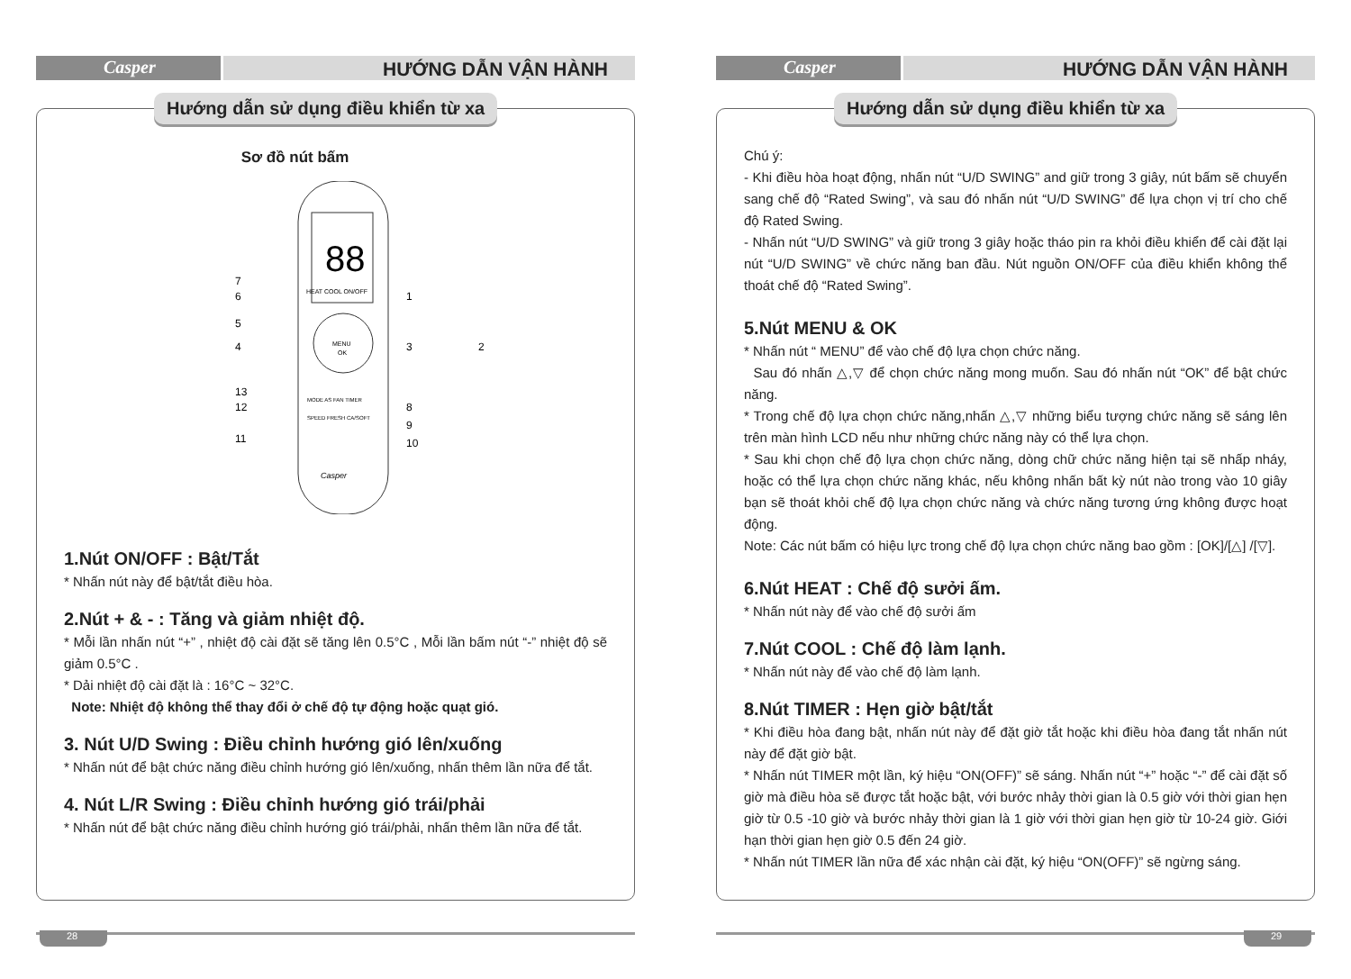Casper
HƯỚNG DẪN VẬN HÀNH
Hướng dẫn sử dụng điều khiển từ xa
Sơ đồ nút bấm
88
MENU
OK
HEAT COOL ON/OFF
MODE AS FAN TIMER
SPEED FRESH CA/SOFT
Casper
7
6
5
4
13
12
11
1
3
2
8
9
10
1.Nút ON/OFF : Bật/Tắt
* Nhấn nút này để bật/tắt điều hòa.
2.Nút + & - : Tăng và giảm nhiệt độ.
* Mỗi lần nhấn nút “+” , nhiệt độ cài đặt sẽ tăng lên 0.5°C , Mỗi lần bấm nút “-” nhiệt độ sẽ giảm 0.5°C .
* Dải nhiệt độ cài đặt là : 16°C ~ 32°C.
Note: Nhiệt độ không thể thay đổi ở chế độ tự động hoặc quạt gió.
3. Nút U/D Swing : Điều chỉnh hướng gió lên/xuống
* Nhấn nút để bật chức năng điều chỉnh hướng gió lên/xuống, nhấn thêm lần nữa để tắt.
4. Nút L/R Swing : Điều chỉnh hướng gió trái/phải
* Nhấn nút để bật chức năng điều chỉnh hướng gió trái/phải, nhấn thêm lần nữa để tắt.
28
Casper
HƯỚNG DẪN VẬN HÀNH
Hướng dẫn sử dụng điều khiển từ xa
Chú ý:
- Khi điều hòa hoạt động, nhấn nút “U/D SWING” and giữ trong 3 giây, nút bấm sẽ chuyển sang chế độ “Rated Swing”, và sau đó nhấn nút “U/D SWING” để lựa chọn vị trí cho chế độ Rated Swing.
- Nhấn nút “U/D SWING” và giữ trong 3 giây hoặc tháo pin ra khỏi điều khiển để cài đặt lại nút “U/D SWING” về chức năng ban đầu. Nút nguồn ON/OFF của điều khiển không thể thoát chế độ “Rated Swing”.
5.Nút MENU & OK
* Nhấn nút “ MENU” để vào chế độ lựa chọn chức năng.
Sau đó nhấn △,▽ để chọn chức năng mong muốn. Sau đó nhấn nút “OK” để bật chức năng.
* Trong chế độ lựa chọn chức năng,nhấn △,▽ những biểu tượng chức năng sẽ sáng lên trên màn hình LCD nếu như những chức năng này có thể lựa chọn.
* Sau khi chọn chế độ lựa chọn chức năng, dòng chữ chức năng hiện tại sẽ nhấp nháy, hoặc có thể lựa chọn chức năng khác, nếu không nhấn bất kỳ nút nào trong vào 10 giây bạn sẽ thoát khỏi chế độ lựa chọn chức năng và chức năng tương ứng không được hoạt động.
Note: Các nút bấm có hiệu lực trong chế độ lựa chọn chức năng bao gồm : [OK]/[△] /[▽].
6.Nút HEAT : Chế độ sưởi ấm.
* Nhấn nút này để vào chế độ sưởi ấm
7.Nút COOL : Chế độ làm lạnh.
* Nhấn nút này để vào chế độ làm lạnh.
8.Nút TIMER : Hẹn giờ bật/tắt
* Khi điều hòa đang bật, nhấn nút này để đặt giờ tắt hoặc khi điều hòa đang tắt nhấn nút này để đặt giờ bật.
* Nhấn nút TIMER một lần, ký hiệu “ON(OFF)” sẽ sáng. Nhấn nút “+” hoặc “-” để cài đặt số giờ mà điều hòa sẽ được tắt hoặc bật, với bước nhảy thời gian là 0.5 giờ với thời gian hẹn giờ từ 0.5 -10 giờ và bước nhảy thời gian là 1 giờ với thời gian hẹn giờ từ 10-24 giờ. Giới hạn thời gian hẹn giờ 0.5 đến 24 giờ.
* Nhấn nút TIMER lần nữa để xác nhận cài đặt, ký hiệu “ON(OFF)” sẽ ngừng sáng.
29